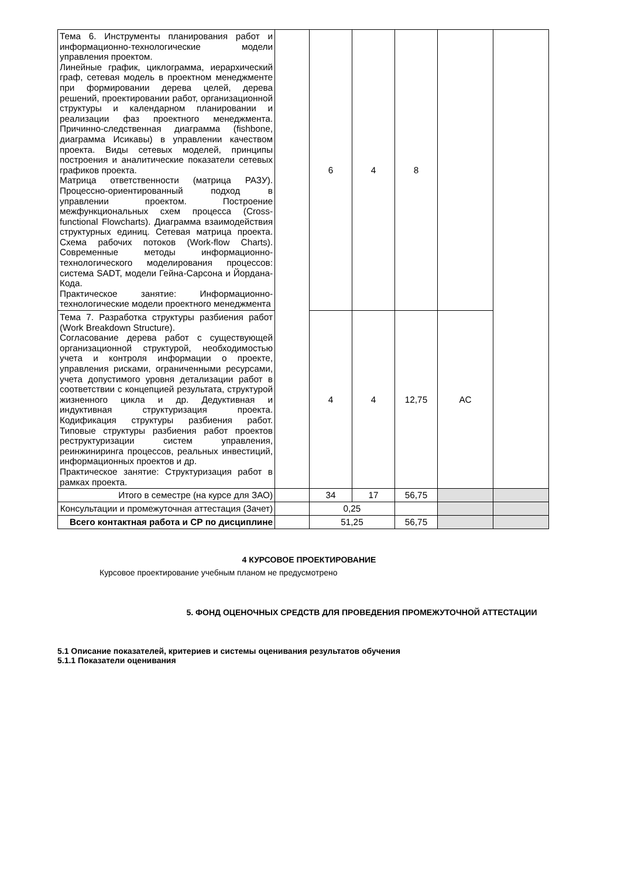| Тема 6. Инструменты планирования работ и информационно-технологические модели управления проектом. Линейные график, циклограмма, иерархический граф, сетевая модель в проектном менеджменте при формировании дерева целей, дерева решений, проектировании работ, организационной структуры и календарном планировании и реализации фаз проектного менеджмента. Причинно-следственная диаграмма (fishbone, диаграмма Исикавы) в управлении качеством проекта. Виды сетевых моделей, принципы построения и аналитические показатели сетевых графиков проекта. Матрица ответственности (матрица РАЗУ). Процессно-ориентированный подход в управлении проектом. Построение межфункциональных схем процесса (Cross-functional Flowcharts). Диаграмма взаимодействия структурных единиц. Сетевая матрица проекта. Схема рабочих потоков (Work-flow Charts). Современные методы информационно-технологического моделирования процессов: система SADT, модели Гейна-Сарсона и Йордана-Кода. Практическое занятие: Информационно-технологические модели проектного менеджмента | | 6 | 4 | 8 | | |
| Тема 7. Разработка структуры разбиения работ (Work Breakdown Structure). Согласование дерева работ с существующей организационной структурой, необходимостью учета и контроля информации о проекте, управления рисками, ограниченными ресурсами, учета допустимого уровня детализации работ в соответствии с концепцией результата, структурой жизненного цикла и др. Дедуктивная и индуктивная структуризация проекта. Кодификация структуры разбиения работ. Типовые структуры разбиения работ проектов реструктуризации систем управления, реинжиниринга процессов, реальных инвестиций, информационных проектов и др. Практическое занятие: Структуризация работ в рамках проекта. | | 4 | 4 | 12,75 | АС | |
| Итого в семестре (на курсе для ЗАО) | | 34 | 17 | 56,75 | | |
| Консультации и промежуточная аттестация (Зачет) | | 0,25 | | | | |
| Всего контактная работа и СР по дисциплине | | 51,25 | | 56,75 | | |
4 КУРСОВОЕ ПРОЕКТИРОВАНИЕ
Курсовое проектирование учебным планом не предусмотрено
5. ФОНД ОЦЕНОЧНЫХ СРЕДСТВ ДЛЯ ПРОВЕДЕНИЯ ПРОМЕЖУТОЧНОЙ АТТЕСТАЦИИ
5.1 Описание показателей, критериев и системы оценивания результатов обучения
5.1.1 Показатели оценивания